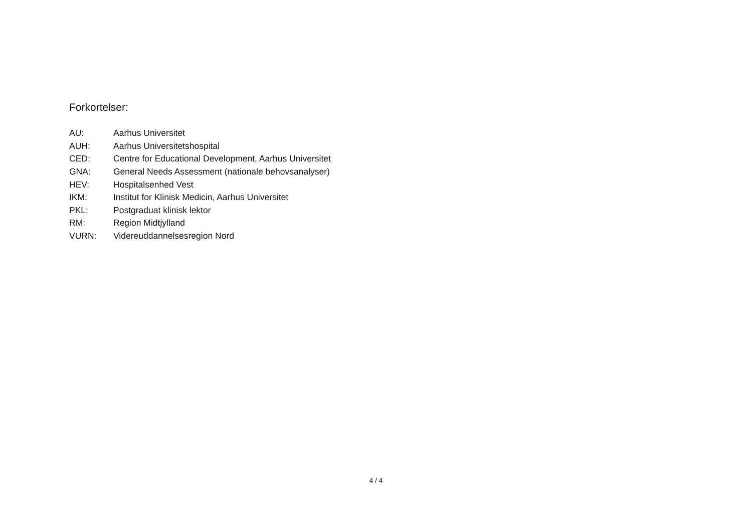Forkortelser:
| AU: | Aarhus Universitet |
| AUH: | Aarhus Universitetshospital |
| CED: | Centre for Educational Development, Aarhus Universitet |
| GNA: | General Needs Assessment (nationale behovsanalyser) |
| HEV: | Hospitalsenhed Vest |
| IKM: | Institut for Klinisk Medicin, Aarhus Universitet |
| PKL: | Postgraduat klinisk lektor |
| RM: | Region Midtjylland |
| VURN: | Videreuddannelsesregion Nord |
4 / 4